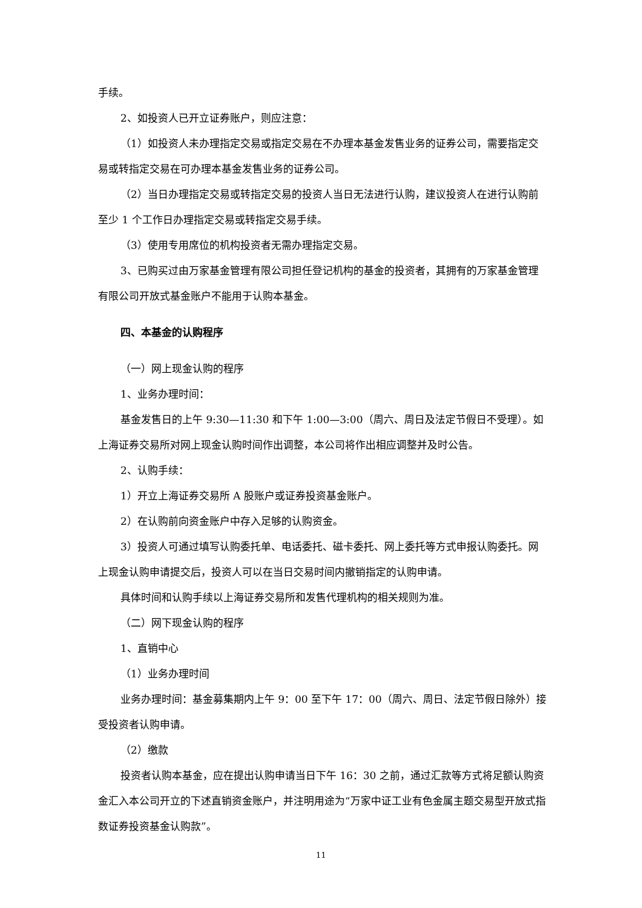手续。
2、如投资人已开立证券账户，则应注意：
（1）如投资人未办理指定交易或指定交易在不办理本基金发售业务的证券公司，需要指定交易或转指定交易在可办理本基金发售业务的证券公司。
（2）当日办理指定交易或转指定交易的投资人当日无法进行认购，建议投资人在进行认购前至少 1 个工作日办理指定交易或转指定交易手续。
（3）使用专用席位的机构投资者无需办理指定交易。
3、已购买过由万家基金管理有限公司担任登记机构的基金的投资者，其拥有的万家基金管理有限公司开放式基金账户不能用于认购本基金。
四、本基金的认购程序
（一）网上现金认购的程序
1、业务办理时间：
基金发售日的上午 9:30—11:30 和下午 1:00—3:00（周六、周日及法定节假日不受理）。如上海证券交易所对网上现金认购时间作出调整，本公司将作出相应调整并及时公告。
2、认购手续：
1）开立上海证券交易所 A 股账户或证券投资基金账户。
2）在认购前向资金账户中存入足够的认购资金。
3）投资人可通过填写认购委托单、电话委托、磁卡委托、网上委托等方式申报认购委托。网上现金认购申请提交后，投资人可以在当日交易时间内撤销指定的认购申请。
具体时间和认购手续以上海证券交易所和发售代理机构的相关规则为准。
（二）网下现金认购的程序
1、直销中心
（1）业务办理时间
业务办理时间：基金募集期内上午 9：00 至下午 17：00（周六、周日、法定节假日除外）接受投资者认购申请。
（2）缴款
投资者认购本基金，应在提出认购申请当日下午 16：30 之前，通过汇款等方式将足额认购资金汇入本公司开立的下述直销资金账户，并注明用途为“万家中证工业有色金属主题交易型开放式指数证券投资基金认购款”。
11